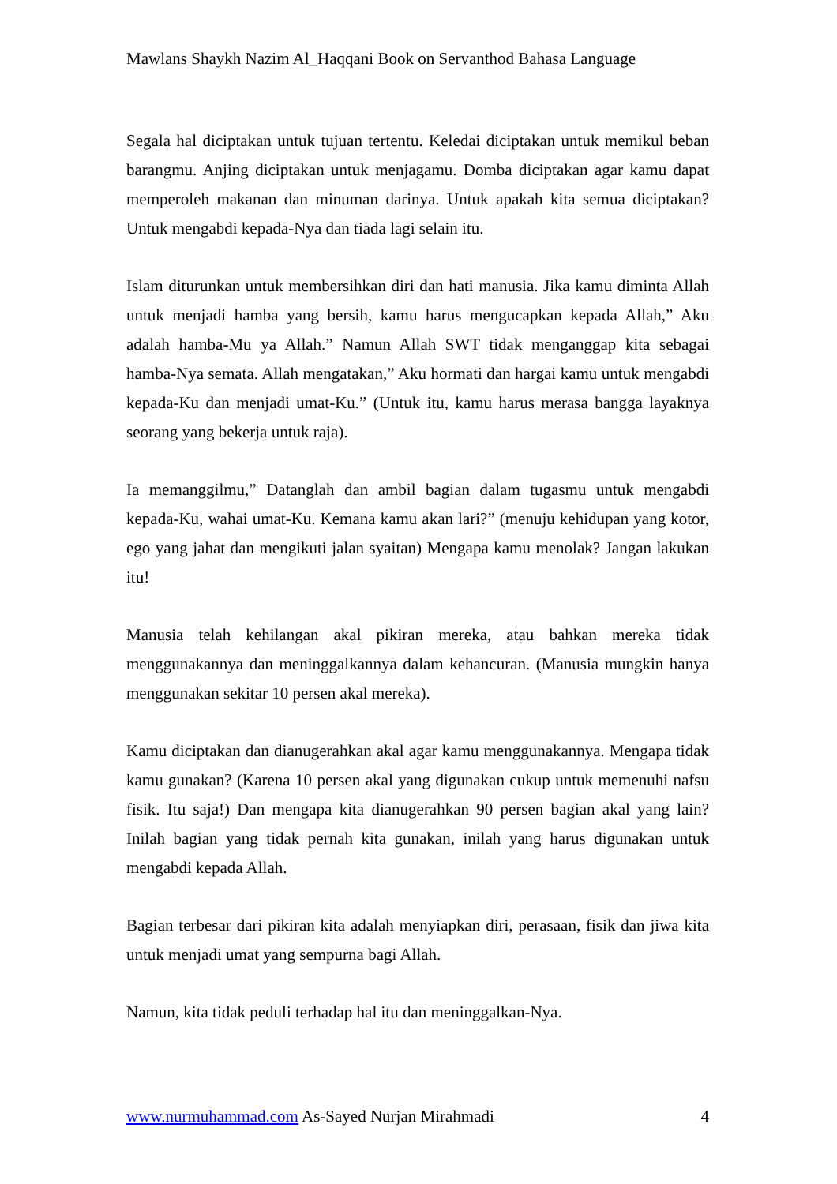Mawlans Shaykh Nazim Al_Haqqani Book on Servanthod Bahasa Language
Segala hal diciptakan untuk tujuan tertentu. Keledai diciptakan untuk memikul beban barangmu. Anjing diciptakan untuk menjagamu. Domba diciptakan agar kamu dapat memperoleh makanan dan minuman darinya. Untuk apakah kita semua diciptakan? Untuk mengabdi kepada-Nya dan tiada lagi selain itu.
Islam diturunkan untuk membersihkan diri dan hati manusia. Jika kamu diminta Allah untuk menjadi hamba yang bersih, kamu harus mengucapkan kepada Allah,” Aku adalah hamba-Mu ya Allah.” Namun Allah SWT tidak menganggap kita sebagai hamba-Nya semata. Allah mengatakan,” Aku hormati dan hargai kamu untuk mengabdi kepada-Ku dan menjadi umat-Ku.” (Untuk itu, kamu harus merasa bangga layaknya seorang yang bekerja untuk raja).
Ia memanggilmu,” Datanglah dan ambil bagian dalam tugasmu untuk mengabdi kepada-Ku, wahai umat-Ku. Kemana kamu akan lari?” (menuju kehidupan yang kotor, ego yang jahat dan mengikuti jalan syaitan) Mengapa kamu menolak? Jangan lakukan itu!
Manusia telah kehilangan akal pikiran mereka, atau bahkan mereka tidak menggunakannya dan meninggalkannya dalam kehancuran. (Manusia mungkin hanya menggunakan sekitar 10 persen akal mereka).
Kamu diciptakan dan dianugerahkan akal agar kamu menggunakannya. Mengapa tidak kamu gunakan? (Karena 10 persen akal yang digunakan cukup untuk memenuhi nafsu fisik. Itu saja!) Dan mengapa kita dianugerahkan 90 persen bagian akal yang lain? Inilah bagian yang tidak pernah kita gunakan, inilah yang harus digunakan untuk mengabdi kepada Allah.
Bagian terbesar dari pikiran kita adalah menyiapkan diri, perasaan, fisik dan jiwa kita untuk menjadi umat yang sempurna bagi Allah.
Namun, kita tidak peduli terhadap hal itu dan meninggalkan-Nya.
www.nurmuhammad.com As-Sayed Nurjan Mirahmadi 4